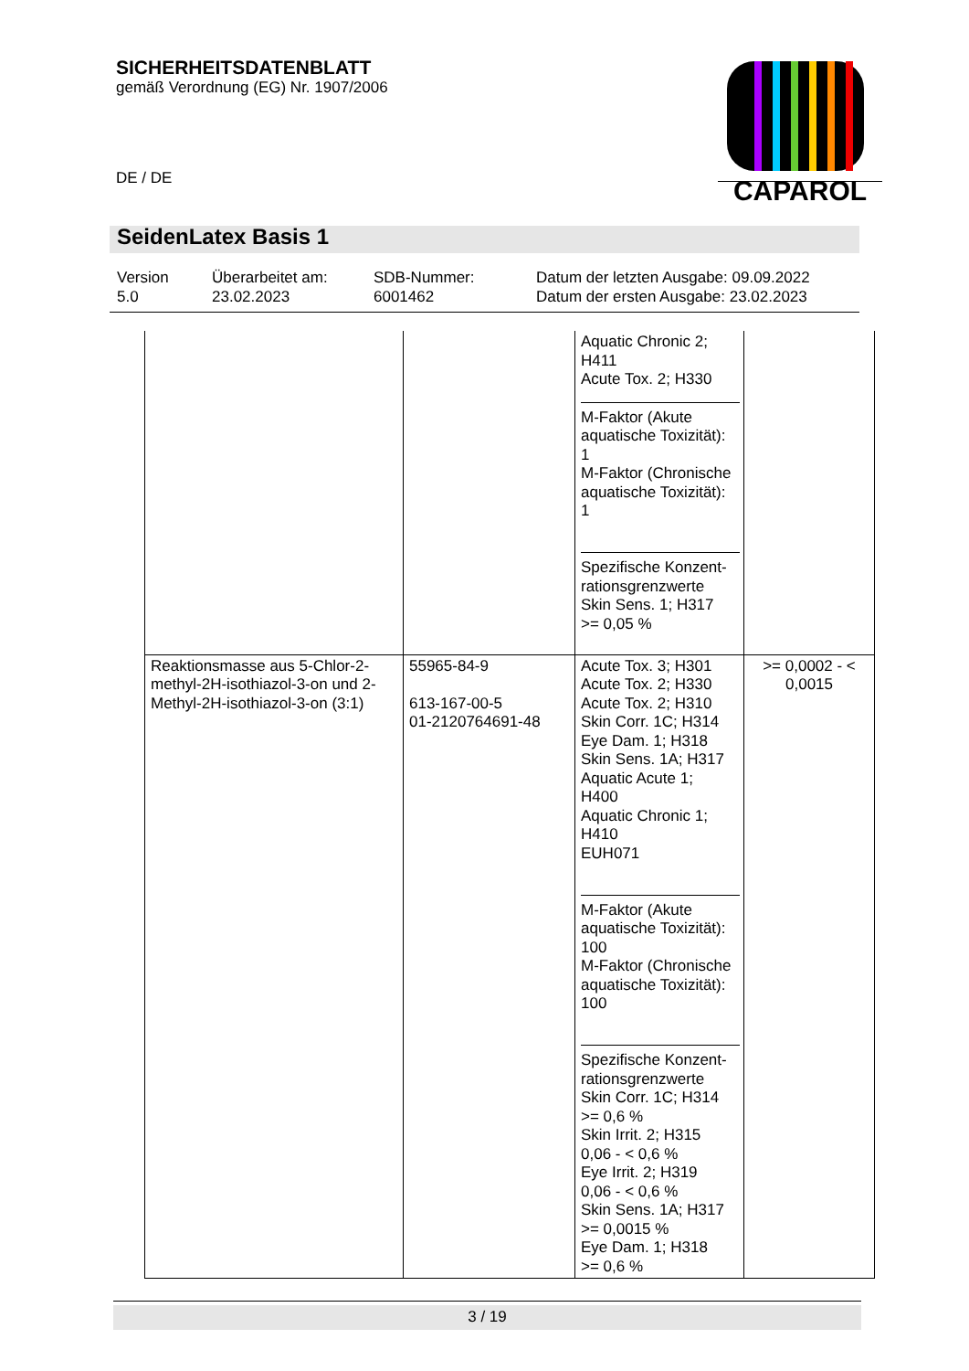SICHERHEITSDATENBLATT
gemäß Verordnung (EG) Nr. 1907/2006
DE / DE
CAPAROL
SeidenLatex Basis 1
Version
5.0
Überarbeitet am:
23.02.2023
SDB-Nummer:
6001462
Datum der letzten Ausgabe: 09.09.2022
Datum der ersten Ausgabe: 23.02.2023
| | | Aquatic Chronic 2; H411 Acute Tox. 2; H330 M-Faktor (Akute aquatische Toxizität): 1 M-Faktor (Chronische aquatische Toxizität): 1 Spezifische Konzent-rationsgrenzwerte Skin Sens. 1; H317 >= 0,05 % | |
| Reaktionsmasse aus 5-Chlor-2-methyl-2H-isothiazol-3-on und 2-Methyl-2H-isothiazol-3-on (3:1) | 55965-84-9 613-167-00-5 01-2120764691-48 | Acute Tox. 3; H301 Acute Tox. 2; H330 Acute Tox. 2; H310 Skin Corr. 1C; H314 Eye Dam. 1; H318 Skin Sens. 1A; H317 Aquatic Acute 1; H400 Aquatic Chronic 1; H410 EUH071 M-Faktor (Akute aquatische Toxizität): 100 M-Faktor (Chronische aquatische Toxizität): 100 Spezifische Konzent-rationsgrenzwerte Skin Corr. 1C; H314 >= 0,6 % Skin Irrit. 2; H315 0,06 - < 0,6 % Eye Irrit. 2; H319 0,06 - < 0,6 % Skin Sens. 1A; H317 >= 0,0015 % Eye Dam. 1; H318 >= 0,6 % | >= 0,0002 - < 0,0015 |
3 / 19